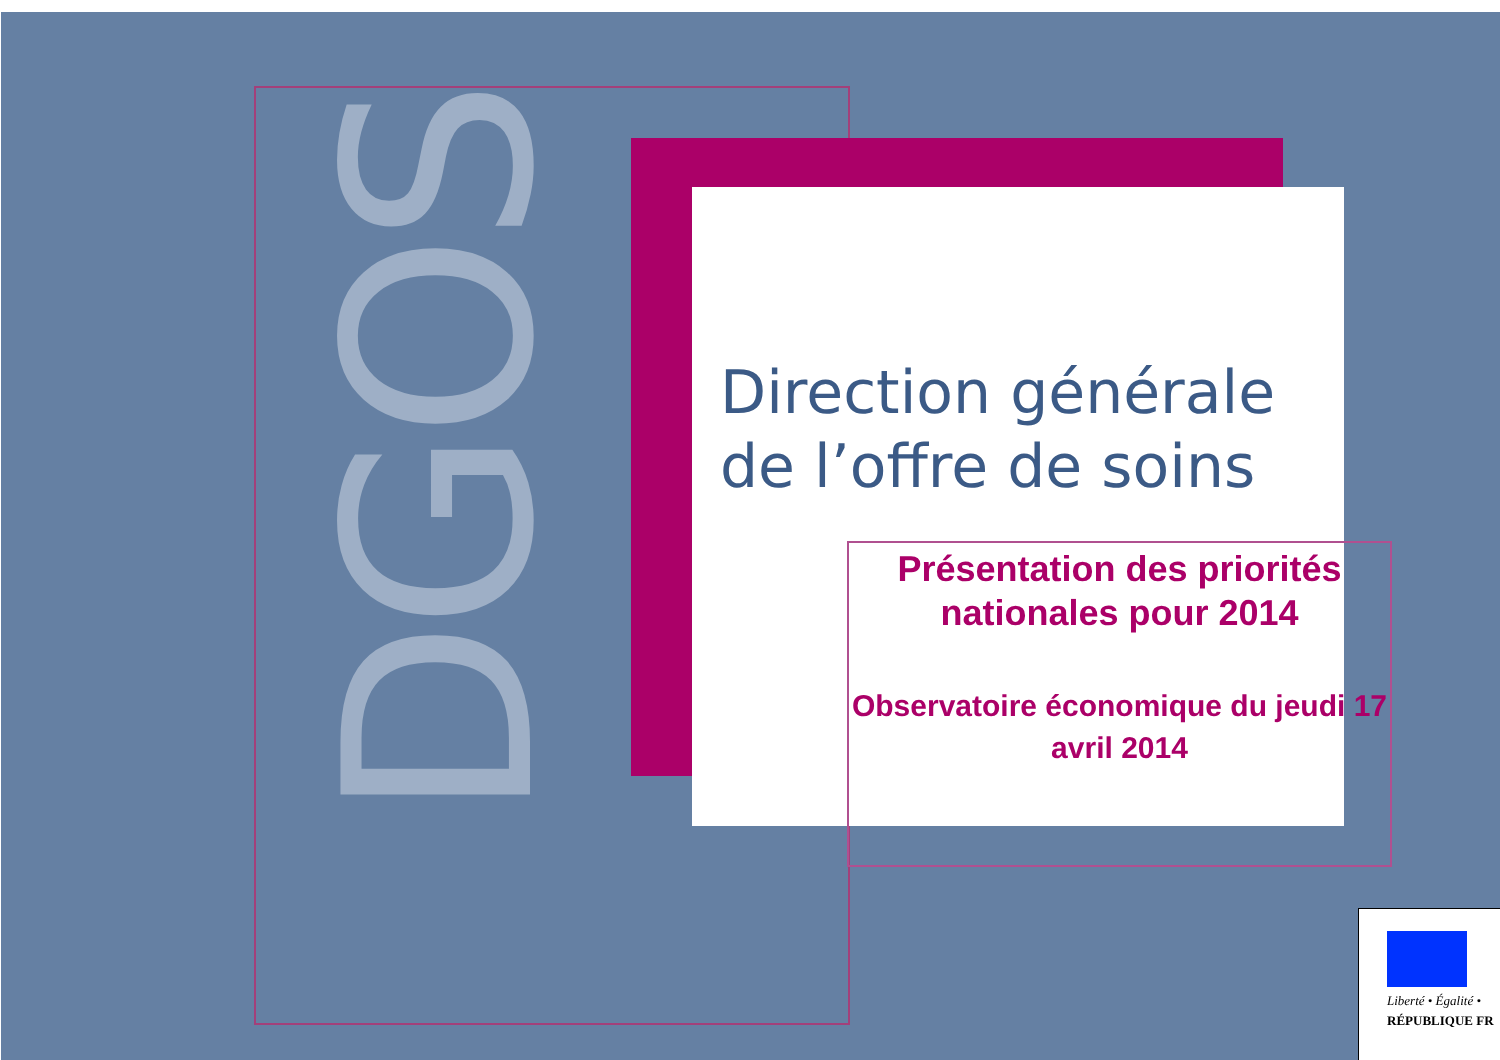DGOS
Direction générale
de l’offre de soins
Présentation des priorités nationales pour 2014
Observatoire économique du jeudi 17 avril 2014
Liberté • Égalité •
RÉPUBLIQUE FR